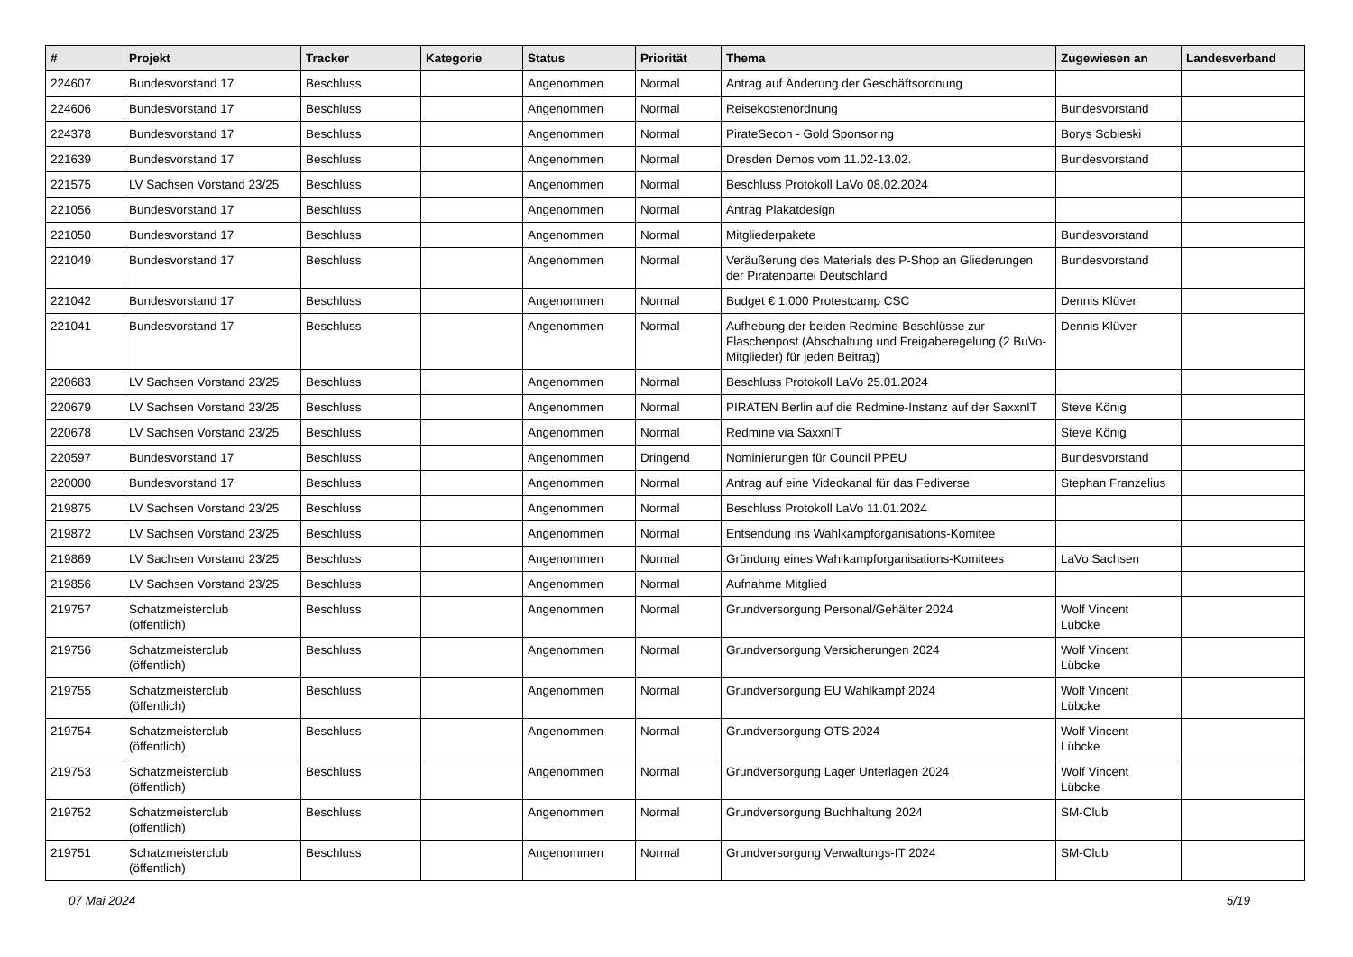| # | Projekt | Tracker | Kategorie | Status | Priorität | Thema | Zugewiesen an | Landesverband |
| --- | --- | --- | --- | --- | --- | --- | --- | --- |
| 224607 | Bundesvorstand 17 | Beschluss | | Angenommen | Normal | Antrag auf Änderung der Geschäftsordnung | | |
| 224606 | Bundesvorstand 17 | Beschluss | | Angenommen | Normal | Reisekostenordnung | Bundesvorstand | |
| 224378 | Bundesvorstand 17 | Beschluss | | Angenommen | Normal | PirateSecon - Gold Sponsoring | Borys Sobieski | |
| 221639 | Bundesvorstand 17 | Beschluss | | Angenommen | Normal | Dresden Demos vom 11.02-13.02. | Bundesvorstand | |
| 221575 | LV Sachsen Vorstand 23/25 | Beschluss | | Angenommen | Normal | Beschluss Protokoll LaVo 08.02.2024 | | |
| 221056 | Bundesvorstand 17 | Beschluss | | Angenommen | Normal | Antrag Plakatdesign | | |
| 221050 | Bundesvorstand 17 | Beschluss | | Angenommen | Normal | Mitgliederpakete | Bundesvorstand | |
| 221049 | Bundesvorstand 17 | Beschluss | | Angenommen | Normal | Veräußerung des Materials des P-Shop an Gliederungen der Piratenpartei Deutschland | Bundesvorstand | |
| 221042 | Bundesvorstand 17 | Beschluss | | Angenommen | Normal | Budget € 1.000 Protestcamp CSC | Dennis Klüver | |
| 221041 | Bundesvorstand 17 | Beschluss | | Angenommen | Normal | Aufhebung der beiden Redmine-Beschlüsse zur Flaschenpost (Abschaltung und Freigaberegelung (2 BuVo-Mitglieder) für jeden Beitrag) | Dennis Klüver | |
| 220683 | LV Sachsen Vorstand 23/25 | Beschluss | | Angenommen | Normal | Beschluss Protokoll LaVo 25.01.2024 | | |
| 220679 | LV Sachsen Vorstand 23/25 | Beschluss | | Angenommen | Normal | PIRATEN Berlin auf die Redmine-Instanz auf der SaxxnIT | Steve König | |
| 220678 | LV Sachsen Vorstand 23/25 | Beschluss | | Angenommen | Normal | Redmine via SaxxnIT | Steve König | |
| 220597 | Bundesvorstand 17 | Beschluss | | Angenommen | Dringend | Nominierungen für Council PPEU | Bundesvorstand | |
| 220000 | Bundesvorstand 17 | Beschluss | | Angenommen | Normal | Antrag auf eine Videokanal für das Fediverse | Stephan Franzelius | |
| 219875 | LV Sachsen Vorstand 23/25 | Beschluss | | Angenommen | Normal | Beschluss Protokoll LaVo 11.01.2024 | | |
| 219872 | LV Sachsen Vorstand 23/25 | Beschluss | | Angenommen | Normal | Entsendung ins Wahlkampforganisations-Komitee | | |
| 219869 | LV Sachsen Vorstand 23/25 | Beschluss | | Angenommen | Normal | Gründung eines Wahlkampforganisations-Komitees | LaVo Sachsen | |
| 219856 | LV Sachsen Vorstand 23/25 | Beschluss | | Angenommen | Normal | Aufnahme Mitglied | | |
| 219757 | Schatzmeisterclub (öffentlich) | Beschluss | | Angenommen | Normal | Grundversorgung Personal/Gehälter 2024 | Wolf Vincent Lübcke | |
| 219756 | Schatzmeisterclub (öffentlich) | Beschluss | | Angenommen | Normal | Grundversorgung Versicherungen 2024 | Wolf Vincent Lübcke | |
| 219755 | Schatzmeisterclub (öffentlich) | Beschluss | | Angenommen | Normal | Grundversorgung EU Wahlkampf 2024 | Wolf Vincent Lübcke | |
| 219754 | Schatzmeisterclub (öffentlich) | Beschluss | | Angenommen | Normal | Grundversorgung OTS 2024 | Wolf Vincent Lübcke | |
| 219753 | Schatzmeisterclub (öffentlich) | Beschluss | | Angenommen | Normal | Grundversorgung Lager Unterlagen 2024 | Wolf Vincent Lübcke | |
| 219752 | Schatzmeisterclub (öffentlich) | Beschluss | | Angenommen | Normal | Grundversorgung Buchhaltung 2024 | SM-Club | |
| 219751 | Schatzmeisterclub (öffentlich) | Beschluss | | Angenommen | Normal | Grundversorgung Verwaltungs-IT 2024 | SM-Club | |
07 Mai 2024 5/19